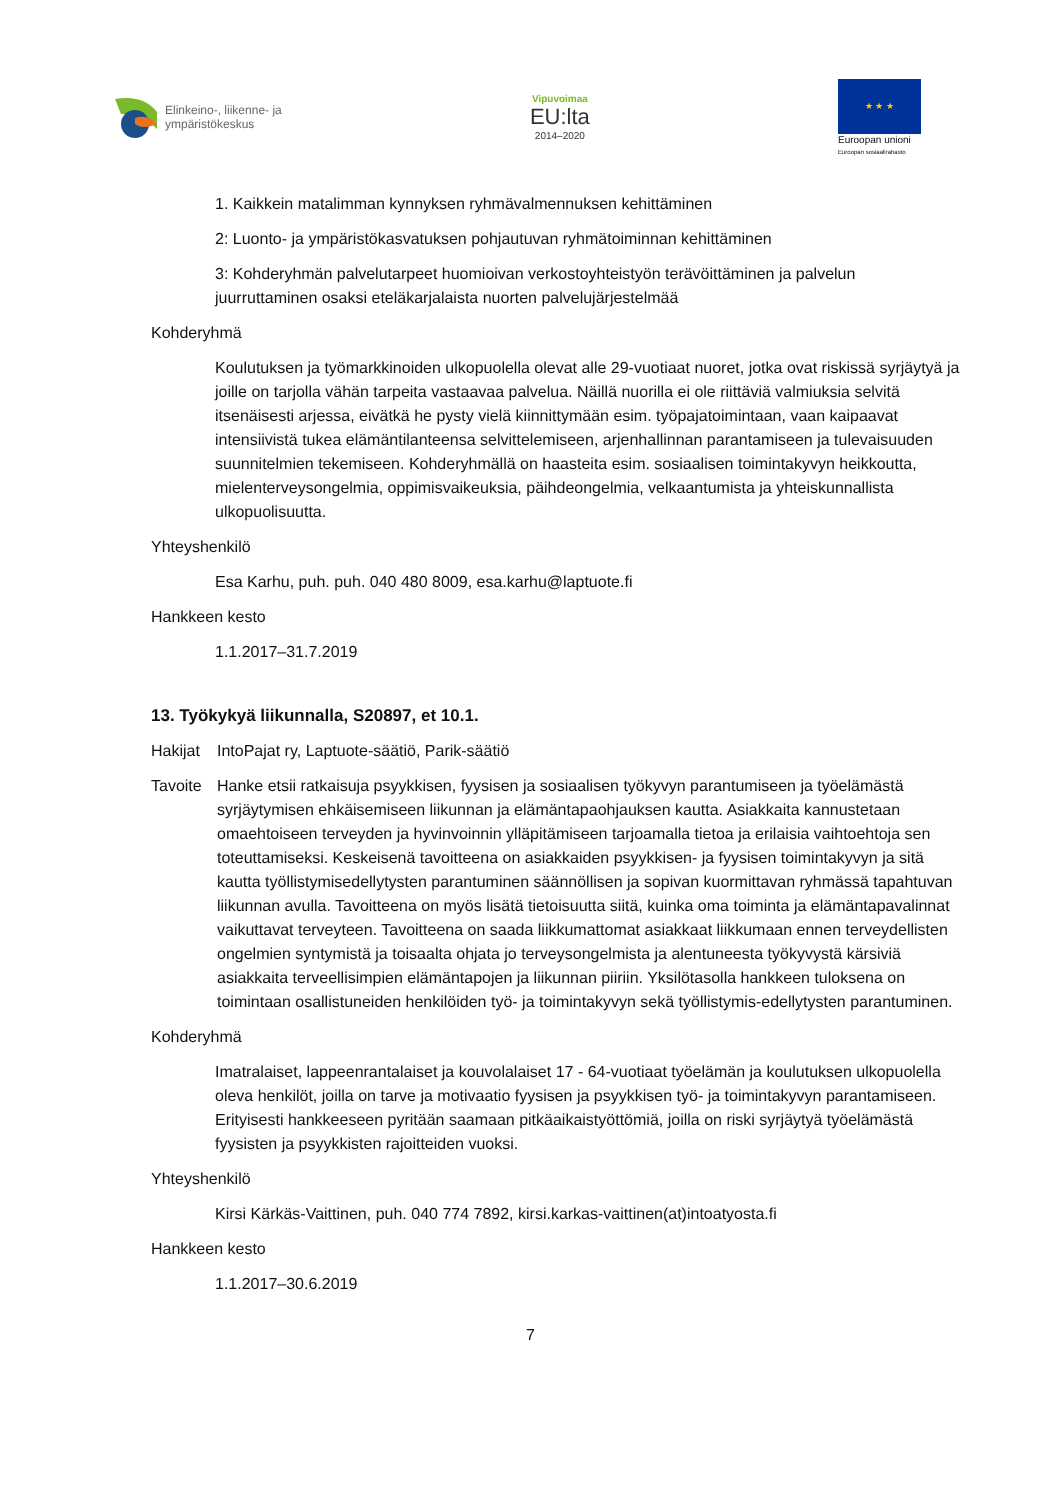Elinkeino-, liikenne- ja
ympäristökeskus
Vipuvoimaa
EU:lta
2014–2020
★ ★ ★
Euroopan unioni
Euroopan sosiaalirahasto
1. Kaikkein matalimman kynnyksen ryhmävalmennuksen kehittäminen
2: Luonto- ja ympäristökasvatuksen pohjautuvan ryhmätoiminnan kehittäminen
3: Kohderyhmän palvelutarpeet huomioivan verkostoyhteistyön terävöittäminen ja palvelun juurruttaminen osaksi eteläkarjalaista nuorten palvelujärjestelmää
Kohderyhmä
Koulutuksen ja työmarkkinoiden ulkopuolella olevat alle 29-vuotiaat nuoret, jotka ovat riskissä syrjäytyä ja joille on tarjolla vähän tarpeita vastaavaa palvelua. Näillä nuorilla ei ole riittäviä valmiuksia selvitä itsenäisesti arjessa, eivätkä he pysty vielä kiinnittymään esim. työpajatoimintaan, vaan kaipaavat intensiivistä tukea elämäntilanteensa selvittelemiseen, arjenhallinnan parantamiseen ja tulevaisuuden suunnitelmien tekemiseen. Kohderyhmällä on haasteita esim. sosiaalisen toimintakyvyn heikkoutta, mielenterveysongelmia, oppimisvaikeuksia, päihdeongelmia, velkaantumista ja yhteiskunnallista ulkopuolisuutta.
Yhteyshenkilö
Esa Karhu, puh. puh. 040 480 8009, esa.karhu@laptuote.fi
Hankkeen kesto
1.1.2017–31.7.2019
13. Työkykyä liikunnalla, S20897, et 10.1.
Hakijat IntoPajat ry, Laptuote-säätiö, Parik-säätiö
Tavoite Hanke etsii ratkaisuja psyykkisen, fyysisen ja sosiaalisen työkyvyn parantumiseen ja työelämästä syrjäytymisen ehkäisemiseen liikunnan ja elämäntapaohjauksen kautta. Asiakkaita kannustetaan omaehtoiseen terveyden ja hyvinvoinnin ylläpitämiseen tarjoamalla tietoa ja erilaisia vaihtoehtoja sen toteuttamiseksi. Keskeisenä tavoitteena on asiakkaiden psyykkisen- ja fyysisen toimintakyvyn ja sitä kautta työllistymisedellytysten parantuminen säännöllisen ja sopivan kuormittavan ryhmässä tapahtuvan liikunnan avulla. Tavoitteena on myös lisätä tietoisuutta siitä, kuinka oma toiminta ja elämäntapavalinnat vaikuttavat terveyteen. Tavoitteena on saada liikkumattomat asiakkaat liikkumaan ennen terveydellisten ongelmien syntymistä ja toisaalta ohjata jo terveysongelmista ja alentuneesta työkyvystä kärsiviä asiakkaita terveellisimpien elämäntapojen ja liikunnan piiriin. Yksilötasolla hankkeen tuloksena on toimintaan osallistuneiden henkilöiden työ- ja toimintakyvyn sekä työllistymis-edellytysten parantuminen.
Kohderyhmä
Imatralaiset, lappeenrantalaiset ja kouvolalaiset 17 - 64-vuotiaat työelämän ja koulutuksen ulkopuolella oleva henkilöt, joilla on tarve ja motivaatio fyysisen ja psyykkisen työ- ja toimintakyvyn parantamiseen. Erityisesti hankkeeseen pyritään saamaan pitkäaikaistyöttömiä, joilla on riski syrjäytyä työelämästä fyysisten ja psyykkisten rajoitteiden vuoksi.
Yhteyshenkilö
Kirsi Kärkäs-Vaittinen, puh. 040 774 7892, kirsi.karkas-vaittinen(at)intoatyosta.fi
Hankkeen kesto
1.1.2017–30.6.2019
7